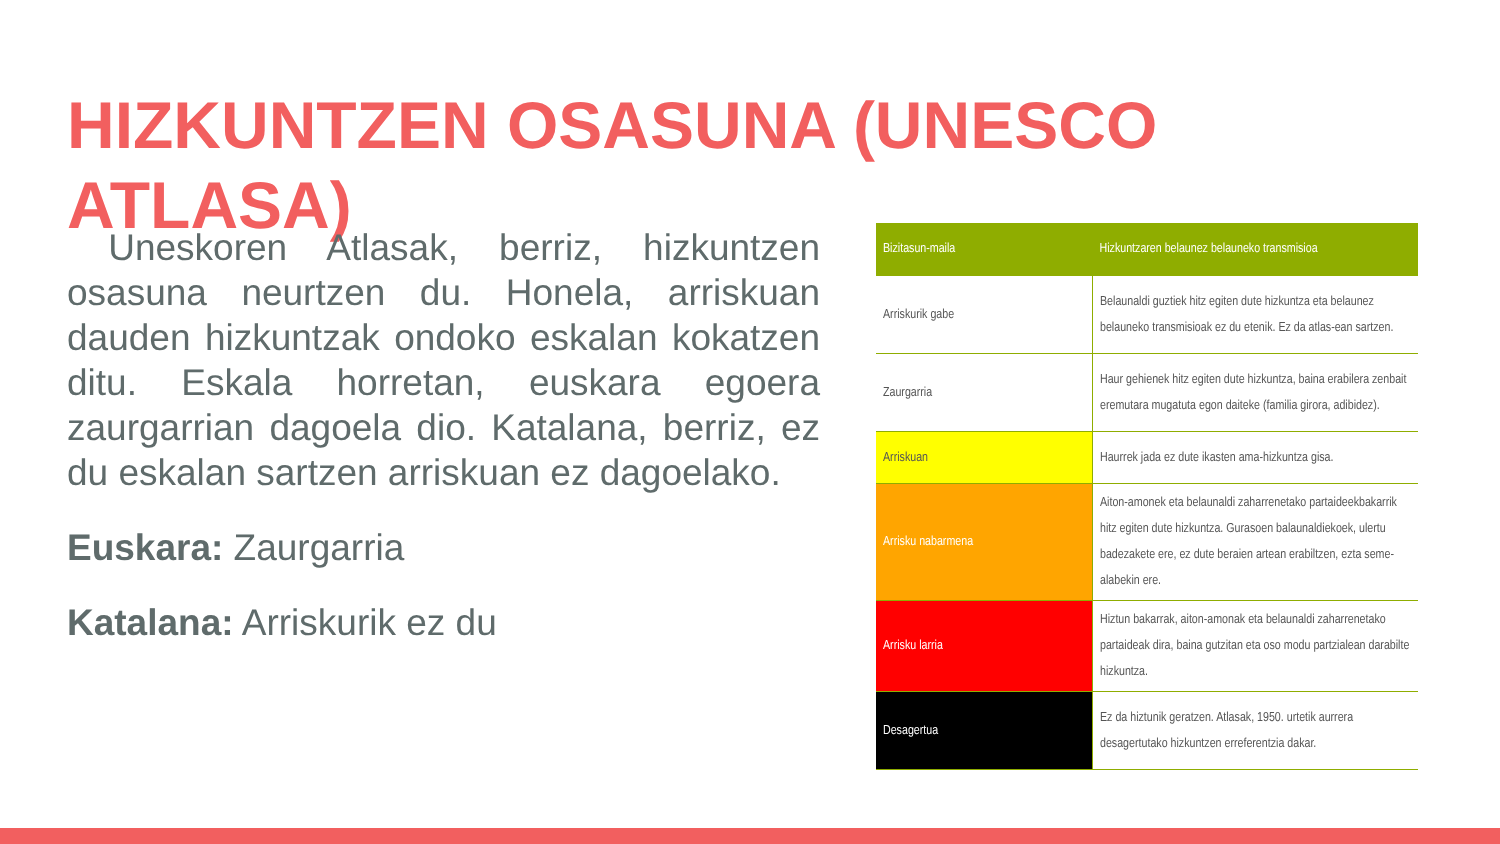HIZKUNTZEN OSASUNA (UNESCO ATLASA)
Uneskoren Atlasak, berriz, hizkuntzen osasuna neurtzen du. Honela, arriskuan dauden hizkuntzak ondoko eskalan kokatzen ditu. Eskala horretan, euskara egoera zaurgarrian dagoela dio. Katalana, berriz, ez du eskalan sartzen arriskuan ez dagoelako.
Euskara: Zaurgarria
Katalana: Arriskurik ez du
| Bizitasun-maila | Hizkuntzaren belaunez belauneko transmisioa |
| --- | --- |
| Arriskurik gabe | Belaunaldi guztiek hitz egiten dute hizkuntza eta belaunez belauneko transmisioak ez du etenik. Ez da atlas-ean sartzen. |
| Zaurgarria | Haur gehienek hitz egiten dute hizkuntza, baina erabilera zenbait eremutara mugatuta egon daiteke (familia girora, adibidez). |
| Arriskuan | Haurrek jada ez dute ikasten ama-hizkuntza gisa. |
| Arrisku nabarmena | Aiton-amonek eta belaunaldi zaharrenetako partaideekbakarrik hitz egiten dute hizkuntza. Gurasoen balaunaldiekoek, ulertu badezakete ere, ez dute beraien artean erabiltzen, ezta seme-alabekin ere. |
| Arrisku larria | Hiztun bakarrak, aiton-amonak eta belaunaldi zaharrenetako partaideak dira, baina gutzitan eta oso modu partzialean darabilte hizkuntza. |
| Desagertua | Ez da hiztunik geratzen. Atlasak, 1950. urtetik aurrera desagertutako hizkuntzen erreferentzia dakar. |